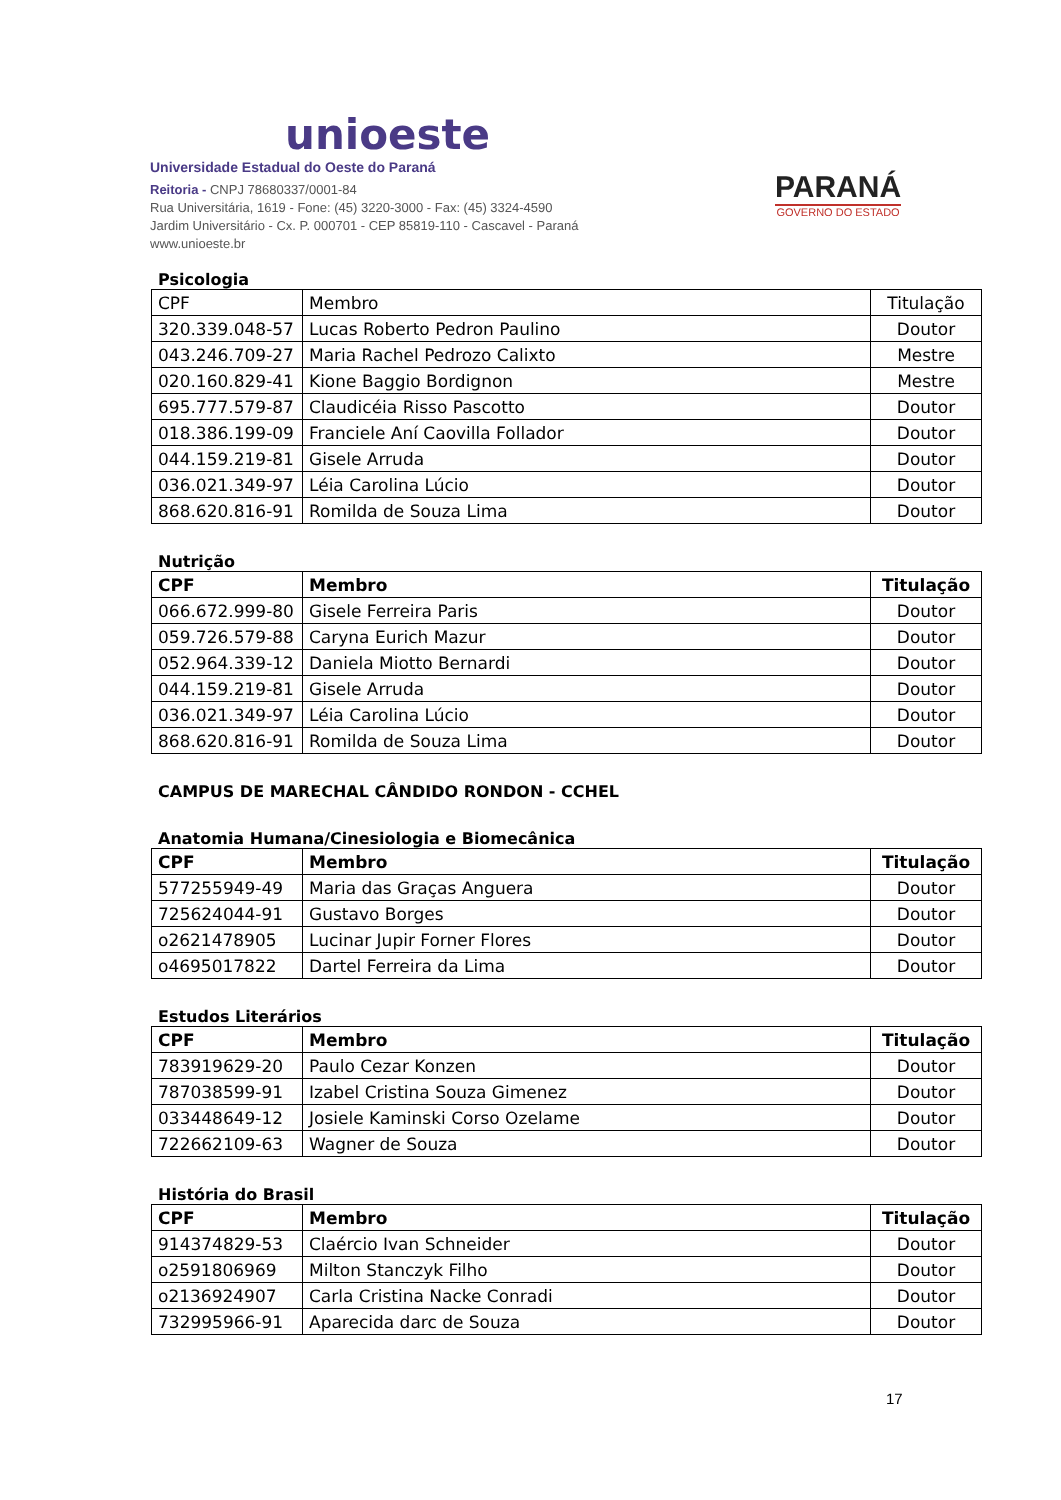unioeste
Universidade Estadual do Oeste do Paraná
Reitoria - CNPJ 78680337/0001-84
Rua Universitária, 1619 - Fone: (45) 3220-3000 - Fax: (45) 3324-4590
Jardim Universitário - Cx. P. 000701 - CEP 85819-110 - Cascavel - Paraná
www.unioeste.br
PARANÁ
GOVERNO DO ESTADO
Psicologia
| CPF | Membro | Titulação |
| --- | --- | --- |
| 320.339.048-57 | Lucas Roberto Pedron Paulino | Doutor |
| 043.246.709-27 | Maria Rachel Pedrozo Calixto | Mestre |
| 020.160.829-41 | Kione Baggio Bordignon | Mestre |
| 695.777.579-87 | Claudicéia Risso Pascotto | Doutor |
| 018.386.199-09 | Franciele Aní Caovilla Follador | Doutor |
| 044.159.219-81 | Gisele Arruda | Doutor |
| 036.021.349-97 | Léia Carolina Lúcio | Doutor |
| 868.620.816-91 | Romilda de Souza Lima | Doutor |
Nutrição
| CPF | Membro | Titulação |
| --- | --- | --- |
| 066.672.999-80 | Gisele Ferreira Paris | Doutor |
| 059.726.579-88 | Caryna Eurich Mazur | Doutor |
| 052.964.339-12 | Daniela Miotto Bernardi | Doutor |
| 044.159.219-81 | Gisele Arruda | Doutor |
| 036.021.349-97 | Léia Carolina Lúcio | Doutor |
| 868.620.816-91 | Romilda de Souza Lima | Doutor |
CAMPUS DE MARECHAL CÂNDIDO RONDON - CCHEL
Anatomia Humana/Cinesiologia e Biomecânica
| CPF | Membro | Titulação |
| --- | --- | --- |
| 577255949-49 | Maria das Graças Anguera | Doutor |
| 725624044-91 | Gustavo Borges | Doutor |
| o2621478905 | Lucinar Jupir Forner Flores | Doutor |
| o4695017822 | Dartel Ferreira da Lima | Doutor |
Estudos Literários
| CPF | Membro | Titulação |
| --- | --- | --- |
| 783919629-20 | Paulo Cezar Konzen | Doutor |
| 787038599-91 | Izabel Cristina Souza Gimenez | Doutor |
| 033448649-12 | Josiele Kaminski Corso Ozelame | Doutor |
| 722662109-63 | Wagner de Souza | Doutor |
História do Brasil
| CPF | Membro | Titulação |
| --- | --- | --- |
| 914374829-53 | Claércio Ivan Schneider | Doutor |
| o2591806969 | Milton Stanczyk Filho | Doutor |
| o2136924907 | Carla Cristina Nacke Conradi | Doutor |
| 732995966-91 | Aparecida darc de Souza | Doutor |
17